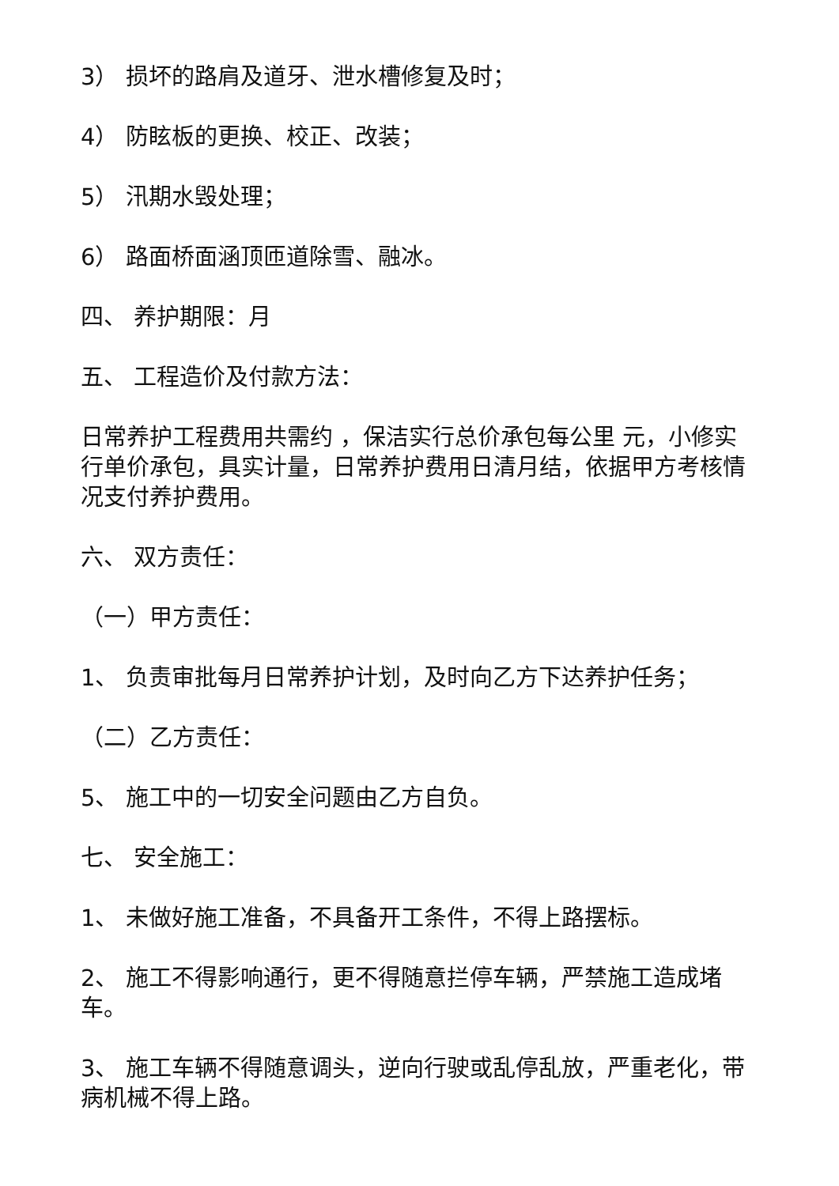3） 损坏的路肩及道牙、泄水槽修复及时；
4） 防眩板的更换、校正、改装；
5） 汛期水毁处理；
6） 路面桥面涵顶匝道除雪、融冰。
四、 养护期限：月
五、 工程造价及付款方法：
日常养护工程费用共需约 ，保洁实行总价承包每公里 元，小修实行单价承包，具实计量，日常养护费用日清月结，依据甲方考核情况支付养护费用。
六、 双方责任：
（一）甲方责任：
1、 负责审批每月日常养护计划，及时向乙方下达养护任务；
（二）乙方责任：
5、 施工中的一切安全问题由乙方自负。
七、 安全施工：
1、 未做好施工准备，不具备开工条件，不得上路摆标。
2、 施工不得影响通行，更不得随意拦停车辆，严禁施工造成堵车。
3、 施工车辆不得随意调头，逆向行驶或乱停乱放，严重老化，带病机械不得上路。